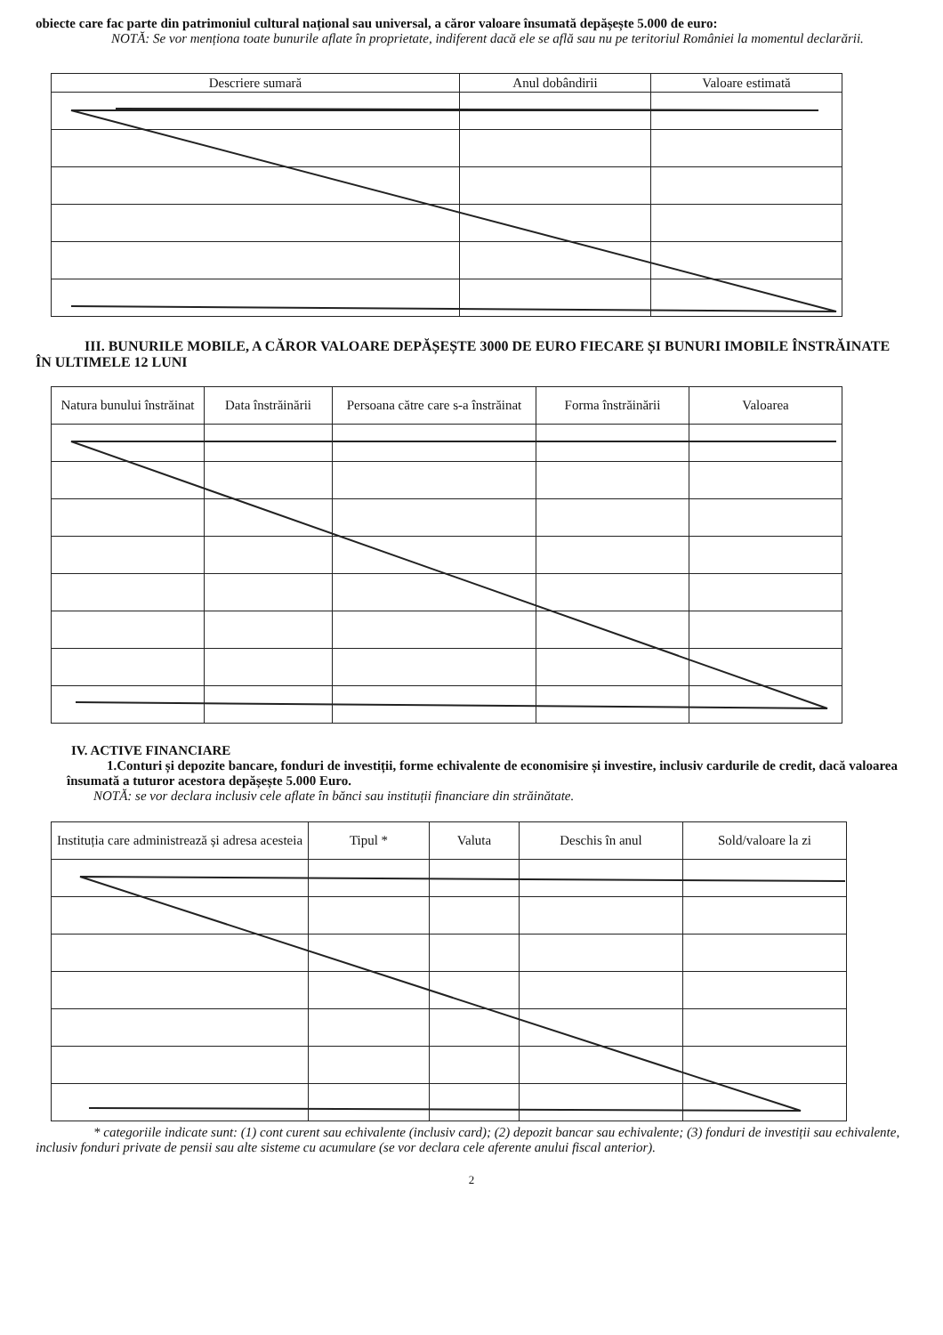obiecte care fac parte din patrimoniul cultural național sau universal, a căror valoare însumată depășește 5.000 de euro:
NOTĂ: Se vor menționa toate bunurile aflate în proprietate, indiferent dacă ele se află sau nu pe teritoriul României la momentul declarării.
| Descriere sumară | Anul dobândirii | Valoare estimată |
| --- | --- | --- |
III. BUNURILE MOBILE, A CĂROR VALOARE DEPĂȘEȘTE 3000 DE EURO FIECARE ȘI BUNURI IMOBILE ÎNSTRĂINATE ÎN ULTIMELE 12 LUNI
| Natura bunului înstrăinat | Data înstrăinării | Persoana către care s-a înstrăinat | Forma înstrăinării | Valoarea |
| --- | --- | --- | --- | --- |
IV. ACTIVE FINANCIARE
1.Conturi și depozite bancare, fonduri de investiții, forme echivalente de economisire și investire, inclusiv cardurile de credit, dacă valoarea însumată a tuturor acestora depășește 5.000 Euro.
NOTĂ: se vor declara inclusiv cele aflate în bănci sau instituții financiare din străinătate.
| Instituția care administrează și adresa acesteia | Tipul * | Valuta | Deschis în anul | Sold/valoare la zi |
| --- | --- | --- | --- | --- |
* categoriile indicate sunt: (1) cont curent sau echivalente (inclusiv card); (2) depozit bancar sau echivalente; (3) fonduri de investiții sau echivalente, inclusiv fonduri private de pensii sau alte sisteme cu acumulare (se vor declara cele aferente anului fiscal anterior).
2